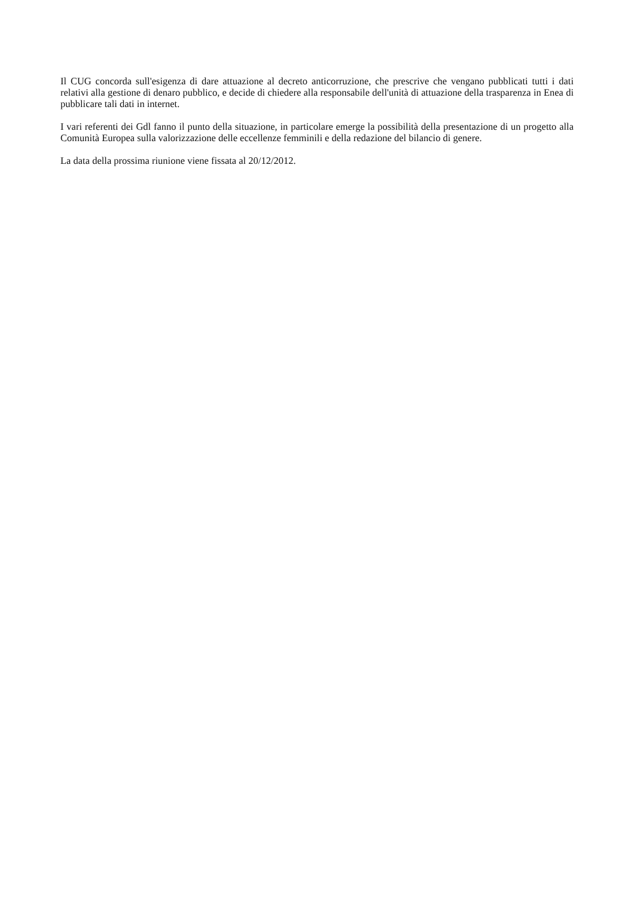Il CUG concorda sull'esigenza di dare attuazione al decreto anticorruzione, che prescrive che vengano pubblicati tutti i dati relativi alla gestione di denaro pubblico, e decide di chiedere alla responsabile dell'unità di attuazione della trasparenza in Enea di pubblicare tali dati in internet.
I vari referenti dei Gdl fanno il punto della situazione, in particolare emerge la possibilità della presentazione di un progetto alla Comunità Europea sulla valorizzazione delle eccellenze femminili e della redazione del bilancio di genere.
La data della prossima riunione viene fissata al 20/12/2012.